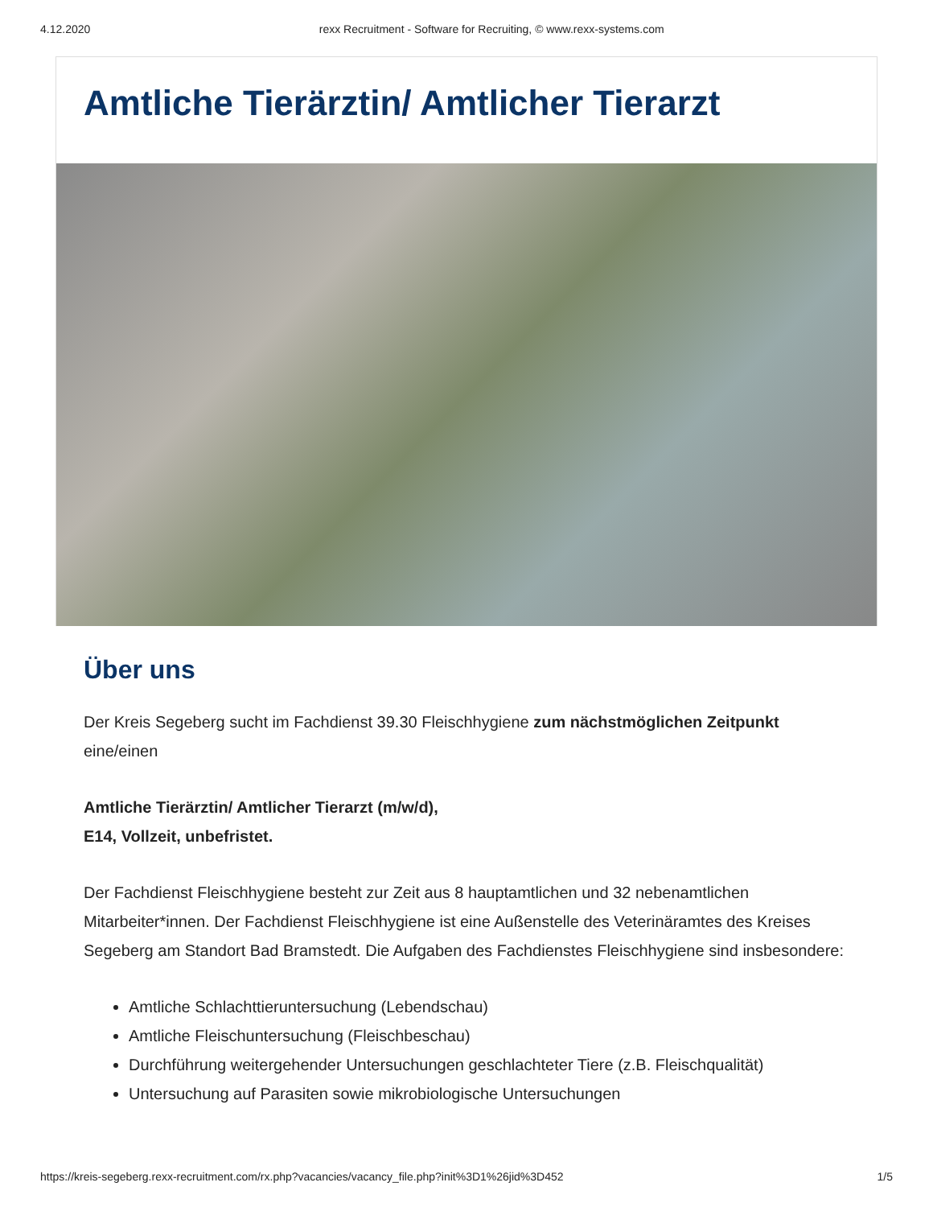4.12.2020 rexx Recruitment - Software for Recruiting, © www.rexx-systems.com
Amtliche Tierärztin/ Amtlicher Tierarzt
Über uns
Der Kreis Segeberg sucht im Fachdienst 39.30 Fleischhygiene zum nächstmöglichen Zeitpunkt eine/einen
Amtliche Tierärztin/ Amtlicher Tierarzt (m/w/d),
E14, Vollzeit, unbefristet.
Der Fachdienst Fleischhygiene besteht zur Zeit aus 8 hauptamtlichen und 32 nebenamtlichen Mitarbeiter*innen. Der Fachdienst Fleischhygiene ist eine Außenstelle des Veterinäramtes des Kreises Segeberg am Standort Bad Bramstedt. Die Aufgaben des Fachdienstes Fleischhygiene sind insbesondere:
Amtliche Schlachttieruntersuchung (Lebendschau)
Amtliche Fleischuntersuchung (Fleischbeschau)
Durchführung weitergehender Untersuchungen geschlachteter Tiere (z.B. Fleischqualität)
Untersuchung auf Parasiten sowie mikrobiologische Untersuchungen
https://kreis-segeberg.rexx-recruitment.com/rx.php?vacancies/vacancy_file.php?init%3D1%26jid%3D452 1/5